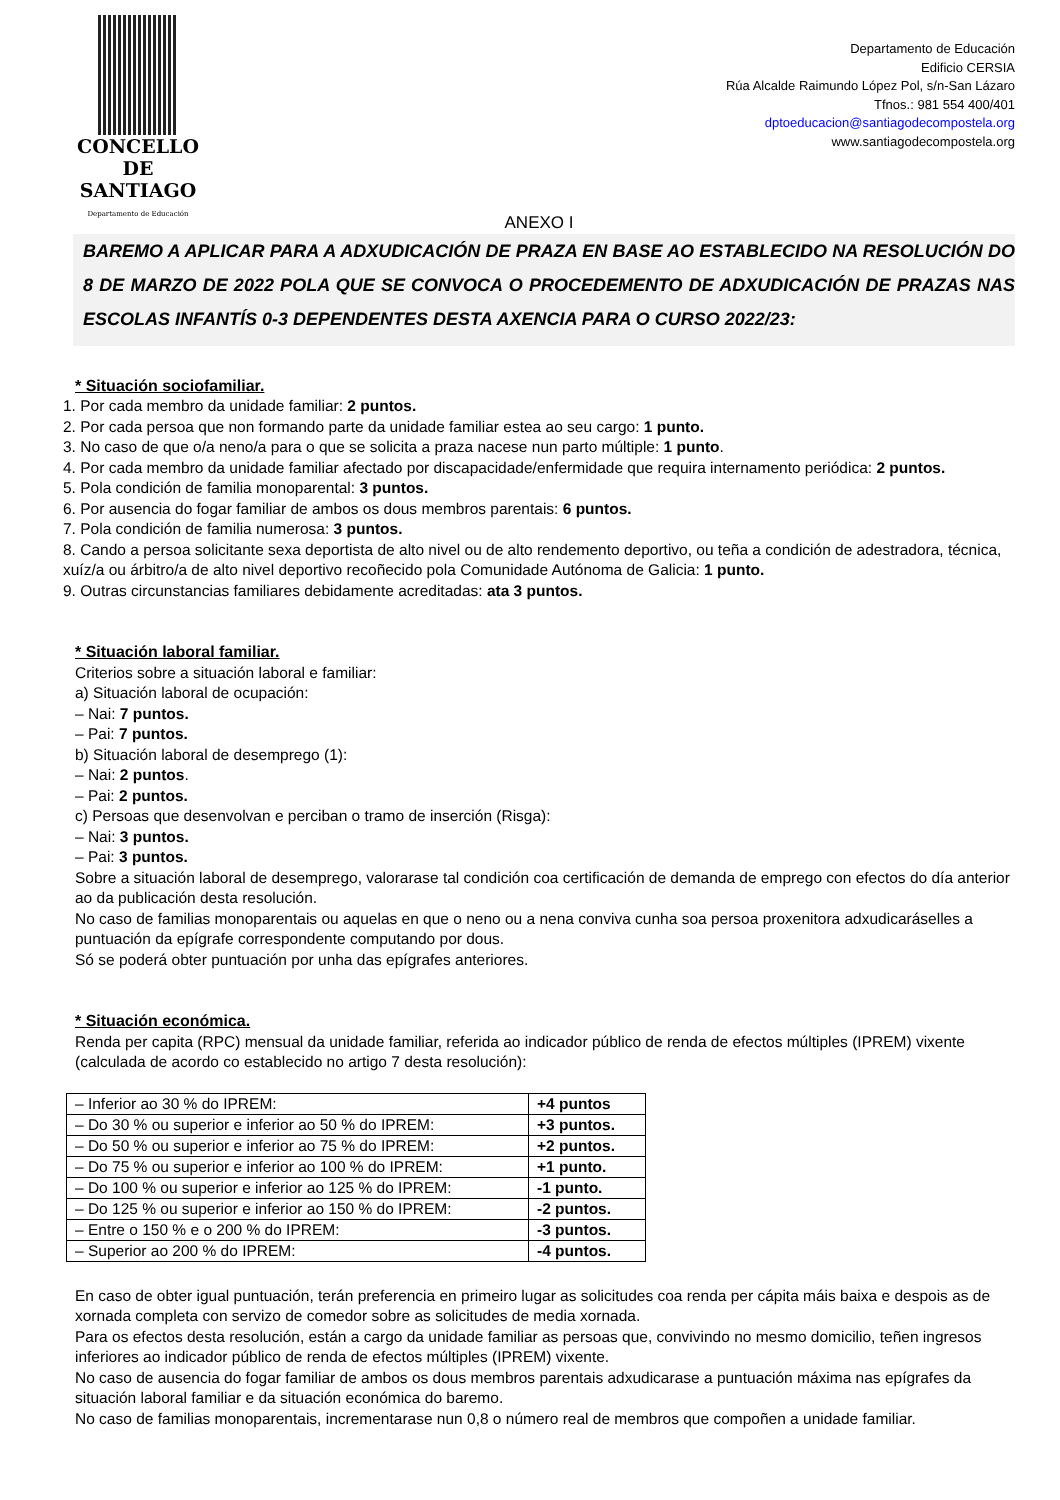CONCELLO DE
SANTIAGO
Departamento de Educación
Departamento de Educación
Edificio CERSIA
Rúa Alcalde Raimundo López Pol, s/n-San Lázaro
Tfnos.: 981 554 400/401
dptoeducacion@santiagodecompostela.org
www.santiagodecompostela.org
ANEXO I
BAREMO A APLICAR PARA A ADXUDICACIÓN DE PRAZA EN BASE AO ESTABLECIDO NA RESOLUCIÓN DO 8 DE MARZO DE 2022 POLA QUE SE CONVOCA O PROCEDEMENTO DE ADXUDICACIÓN DE PRAZAS NAS ESCOLAS INFANTÍS 0-3 DEPENDENTES DESTA AXENCIA PARA O CURSO 2022/23:
* Situación sociofamiliar.
1. Por cada membro da unidade familiar: 2 puntos.
2. Por cada persoa que non formando parte da unidade familiar estea ao seu cargo: 1 punto.
3. No caso de que o/a neno/a para o que se solicita a praza nacese nun parto múltiple: 1 punto.
4. Por cada membro da unidade familiar afectado por discapacidade/enfermidade que requira internamento periódica: 2 puntos.
5. Pola condición de familia monoparental: 3 puntos.
6. Por ausencia do fogar familiar de ambos os dous membros parentais: 6 puntos.
7. Pola condición de familia numerosa: 3 puntos.
8. Cando a persoa solicitante sexa deportista de alto nivel ou de alto rendemento deportivo, ou teña a condición de adestradora, técnica, xuíz/a ou árbitro/a de alto nivel deportivo recoñecido pola Comunidade Autónoma de Galicia: 1 punto.
9. Outras circunstancias familiares debidamente acreditadas: ata 3 puntos.
* Situación laboral familiar.
Criterios sobre a situación laboral e familiar:
a) Situación laboral de ocupación:
– Nai: 7 puntos.
– Pai: 7 puntos.
b) Situación laboral de desemprego (1):
– Nai: 2 puntos.
– Pai: 2 puntos.
c) Persoas que desenvolvan e perciban o tramo de inserción (Risga):
– Nai: 3 puntos.
– Pai: 3 puntos.
Sobre a situación laboral de desemprego, valorarase tal condición coa certificación de demanda de emprego con efectos do día anterior ao da publicación desta resolución.
No caso de familias monoparentais ou aquelas en que o neno ou a nena conviva cunha soa persoa proxenitora adxudicaráselles a puntuación da epígrafe correspondente computando por dous.
Só se poderá obter puntuación por unha das epígrafes anteriores.
* Situación económica.
Renda per capita (RPC) mensual da unidade familiar, referida ao indicador público de renda de efectos múltiples (IPREM) vixente (calculada de acordo co establecido no artigo 7 desta resolución):
| – Inferior ao 30 % do IPREM: | +4 puntos |
| – Do 30 % ou superior e inferior ao 50 % do IPREM: | +3 puntos. |
| – Do 50 % ou superior e inferior ao 75 % do IPREM: | +2 puntos. |
| – Do 75 % ou superior e inferior ao 100 % do IPREM: | +1 punto. |
| – Do 100 % ou superior e inferior ao 125 % do IPREM: | -1 punto. |
| – Do 125 % ou superior e inferior ao 150 % do IPREM: | -2 puntos. |
| – Entre o 150 % e o 200 % do IPREM: | -3 puntos. |
| – Superior ao 200 % do IPREM: | -4 puntos. |
En caso de obter igual puntuación, terán preferencia en primeiro lugar as solicitudes coa renda per cápita máis baixa e despois as de xornada completa con servizo de comedor sobre as solicitudes de media xornada.
Para os efectos desta resolución, están a cargo da unidade familiar as persoas que, convivindo no mesmo domicilio, teñen ingresos inferiores ao indicador público de renda de efectos múltiples (IPREM) vixente.
No caso de ausencia do fogar familiar de ambos os dous membros parentais adxudicarase a puntuación máxima nas epígrafes da situación laboral familiar e da situación económica do baremo.
No caso de familias monoparentais, incrementarase nun 0,8 o número real de membros que compoñen a unidade familiar.